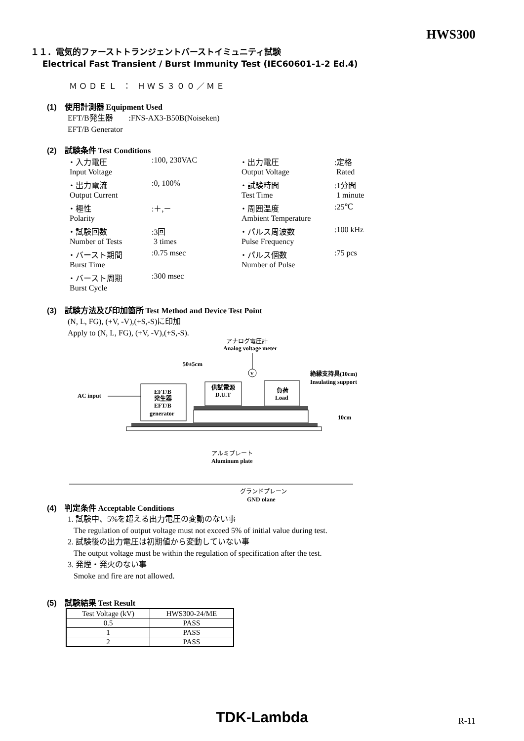HWS300
１１．電気的ファーストトランジェントバーストイミュニティ試験
Electrical Fast Transient / Burst Immunity Test (IEC60601-1-2 Ed.4)
ＭＯＤＥＬ ： ＨＷＳ３００／ＭＥ
(1) 使用計測器 Equipment Used
EFT/B発生器 :FNS-AX3-B50B(Noiseken)
EFT/B Generator
(2) 試験条件 Test Conditions
| ・入力電圧 | :100, 230VAC | ・出力電圧 | :定格 |
| Input Voltage | | Output Voltage | Rated |
| ・出力電流 | :0, 100% | ・試験時間 | :1分間 |
| Output Current | | Test Time | 1 minute |
| ・極性 | :＋,－ | ・周囲温度 | :25℃ |
| Polarity | | Ambient Temperature | |
| ・試験回数 | :3回 | ・パルス周波数 | :100 kHz |
| Number of Tests | 3 times | Pulse Frequency | |
| ・バースト期間 | :0.75 msec | ・パルス個数 | :75 pcs |
| Burst Time | | Number of Pulse | |
| ・バースト周期 | :300 msec | | |
| Burst Cycle | | | |
(3) 試験方法及び印加箇所 Test Method and Device Test Point
(N, L, FG), (+V, -V),(+S,-S)に印加
Apply to (N, L, FG), (+V, -V),(+S,-S).
アナログ電圧計
Analog voltage meter
50±5cm
V
絶縁支持具(10cm)
Insulating support
AC input
EFT/B
発生器
EFT/B
generator
供試電源
D.U.T
負荷
Load
10cm
アルミプレート
Aluminum plate
グランドプレーン
GND plane
(4) 判定条件 Acceptable Conditions
1. 試験中、5%を超える出力電圧の変動のない事
The regulation of output voltage must not exceed 5% of initial value during test.
2. 試験後の出力電圧は初期値から変動していない事
The output voltage must be within the regulation of specification after the test.
3. 発煙・発火のない事
Smoke and fire are not allowed.
(5) 試験結果 Test Result
| Test Voltage (kV) | HWS300-24/ME |
| 0.5 | PASS |
| 1 | PASS |
| 2 | PASS |
TDK-Lambda
R-11